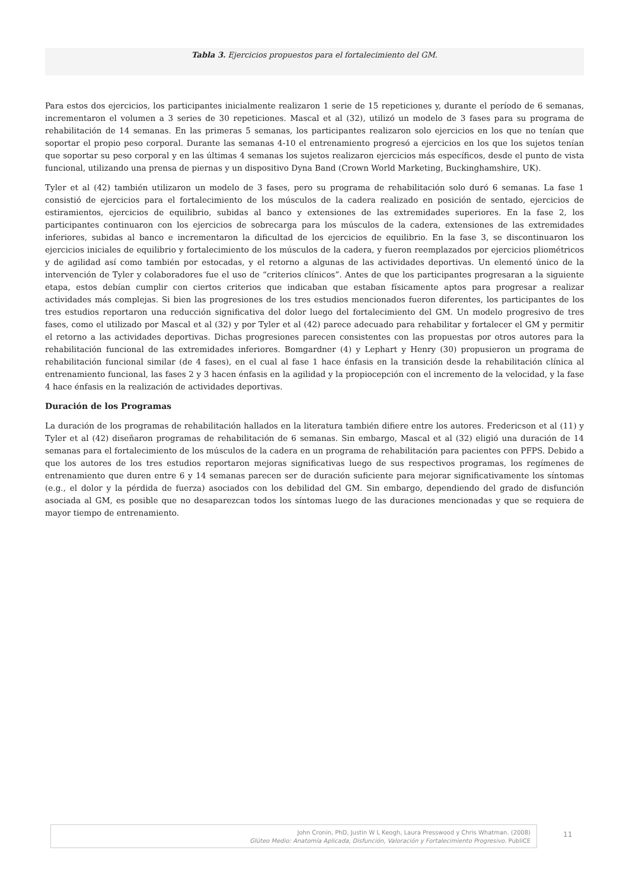Tabla 3. Ejercicios propuestos para el fortalecimiento del GM.
Para estos dos ejercicios, los participantes inicialmente realizaron 1 serie de 15 repeticiones y, durante el período de 6 semanas, incrementaron el volumen a 3 series de 30 repeticiones. Mascal et al (32), utilizó un modelo de 3 fases para su programa de rehabilitación de 14 semanas. En las primeras 5 semanas, los participantes realizaron solo ejercicios en los que no tenían que soportar el propio peso corporal. Durante las semanas 4-10 el entrenamiento progresó a ejercicios en los que los sujetos tenían que soportar su peso corporal y en las últimas 4 semanas los sujetos realizaron ejercicios más específicos, desde el punto de vista funcional, utilizando una prensa de piernas y un dispositivo Dyna Band (Crown World Marketing, Buckinghamshire, UK).
Tyler et al (42) también utilizaron un modelo de 3 fases, pero su programa de rehabilitación solo duró 6 semanas. La fase 1 consistió de ejercicios para el fortalecimiento de los músculos de la cadera realizado en posición de sentado, ejercicios de estiramientos, ejercicios de equilibrio, subidas al banco y extensiones de las extremidades superiores. En la fase 2, los participantes continuaron con los ejercicios de sobrecarga para los músculos de la cadera, extensiones de las extremidades inferiores, subidas al banco e incrementaron la dificultad de los ejercicios de equilibrio. En la fase 3, se discontinuaron los ejercicios iniciales de equilibrio y fortalecimiento de los músculos de la cadera, y fueron reemplazados por ejercicios pliométricos y de agilidad así como también por estocadas, y el retorno a algunas de las actividades deportivas. Un elementó único de la intervención de Tyler y colaboradores fue el uso de “criterios clínicos”. Antes de que los participantes progresaran a la siguiente etapa, estos debían cumplir con ciertos criterios que indicaban que estaban físicamente aptos para progresar a realizar actividades más complejas. Si bien las progresiones de los tres estudios mencionados fueron diferentes, los participantes de los tres estudios reportaron una reducción significativa del dolor luego del fortalecimiento del GM. Un modelo progresivo de tres fases, como el utilizado por Mascal et al (32) y por Tyler et al (42) parece adecuado para rehabilitar y fortalecer el GM y permitir el retorno a las actividades deportivas. Dichas progresiones parecen consistentes con las propuestas por otros autores para la rehabilitación funcional de las extremidades inferiores. Bomgardner (4) y Lephart y Henry (30) propusieron un programa de rehabilitación funcional similar (de 4 fases), en el cual al fase 1 hace énfasis en la transición desde la rehabilitación clínica al entrenamiento funcional, las fases 2 y 3 hacen énfasis en la agilidad y la propiocepción con el incremento de la velocidad, y la fase 4 hace énfasis en la realización de actividades deportivas.
Duración de los Programas
La duración de los programas de rehabilitación hallados en la literatura también difiere entre los autores. Fredericson et al (11) y Tyler et al (42) diseñaron programas de rehabilitación de 6 semanas. Sin embargo, Mascal et al (32) eligió una duración de 14 semanas para el fortalecimiento de los músculos de la cadera en un programa de rehabilitación para pacientes con PFPS. Debido a que los autores de los tres estudios reportaron mejoras significativas luego de sus respectivos programas, los regímenes de entrenamiento que duren entre 6 y 14 semanas parecen ser de duración suficiente para mejorar significativamente los síntomas (e.g., el dolor y la pérdida de fuerza) asociados con los debilidad del GM. Sin embargo, dependiendo del grado de disfunción asociada al GM, es posible que no desaparezcan todos los síntomas luego de las duraciones mencionadas y que se requiera de mayor tiempo de entrenamiento.
John Cronin, PhD, Justin W L Keogh, Laura Presswood y Chris Whatman. (2008)
Glúteo Medio: Anatomía Aplicada, Disfunción, Valoración y Fortalecimiento Progresivo. PubliCE
11